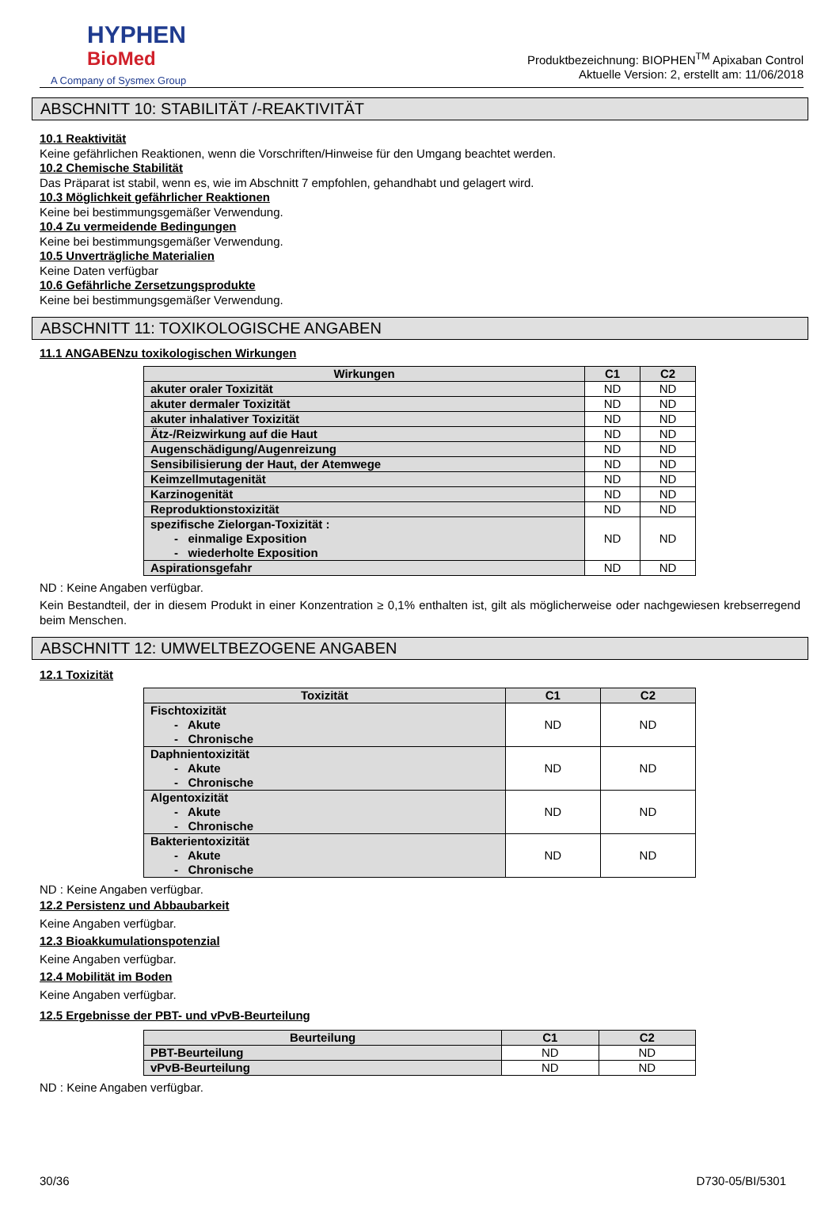HYPHEN
BioMed
A Company of Sysmex Group
Produktbezeichnung: BIOPHEN<sup>TM</sup> Apixaban Control
Aktuelle Version: 2, erstellt am: 11/06/2018
ABSCHNITT 10: STABILITÄT /-REAKTIVITÄT
10.1 Reaktivität
Keine gefährlichen Reaktionen, wenn die Vorschriften/Hinweise für den Umgang beachtet werden.
10.2 Chemische Stabilität
Das Präparat ist stabil, wenn es, wie im Abschnitt 7 empfohlen, gehandhabt und gelagert wird.
10.3 Möglichkeit gefährlicher Reaktionen
Keine bei bestimmungsgemäßer Verwendung.
10.4 Zu vermeidende Bedingungen
Keine bei bestimmungsgemäßer Verwendung.
10.5 Unverträgliche Materialien
Keine Daten verfügbar
10.6 Gefährliche Zersetzungsprodukte
Keine bei bestimmungsgemäßer Verwendung.
ABSCHNITT 11: TOXIKOLOGISCHE ANGABEN
11.1 ANGABENzu toxikologischen Wirkungen
| Wirkungen | C1 | C2 |
| --- | --- | --- |
| akuter oraler Toxizität | ND | ND |
| akuter dermaler Toxizität | ND | ND |
| akuter inhalativer Toxizität | ND | ND |
| Ätz-/Reizwirkung auf die Haut | ND | ND |
| Augenschädigung/Augenreizung | ND | ND |
| Sensibilisierung der Haut, der Atemwege | ND | ND |
| Keimzellmutagenität | ND | ND |
| Karzinogenität | ND | ND |
| Reproduktionstoxizität | ND | ND |
| spezifische Zielorgan-Toxizität : - einmalige Exposition - wiederholte Exposition | ND | ND |
| Aspirationsgefahr | ND | ND |
ND : Keine Angaben verfügbar.
Kein Bestandteil, der in diesem Produkt in einer Konzentration ≥ 0,1% enthalten ist, gilt als möglicherweise oder nachgewiesen krebserregend beim Menschen.
ABSCHNITT 12: UMWELTBEZOGENE ANGABEN
12.1 Toxizität
| Toxizität | C1 | C2 |
| --- | --- | --- |
| Fischtoxizität - Akute - Chronische | ND | ND |
| Daphnientoxizität - Akute - Chronische | ND | ND |
| Algentoxizität - Akute - Chronische | ND | ND |
| Bakterientoxizität - Akute - Chronische | ND | ND |
ND : Keine Angaben verfügbar.
12.2 Persistenz und Abbaubarkeit
Keine Angaben verfügbar.
12.3 Bioakkumulationspotenzial
Keine Angaben verfügbar.
12.4 Mobilität im Boden
Keine Angaben verfügbar.
12.5 Ergebnisse der PBT- und vPvB-Beurteilung
| Beurteilung | C1 | C2 |
| --- | --- | --- |
| PBT-Beurteilung | ND | ND |
| vPvB-Beurteilung | ND | ND |
ND : Keine Angaben verfügbar.
30/36 D730-05/BI/5301